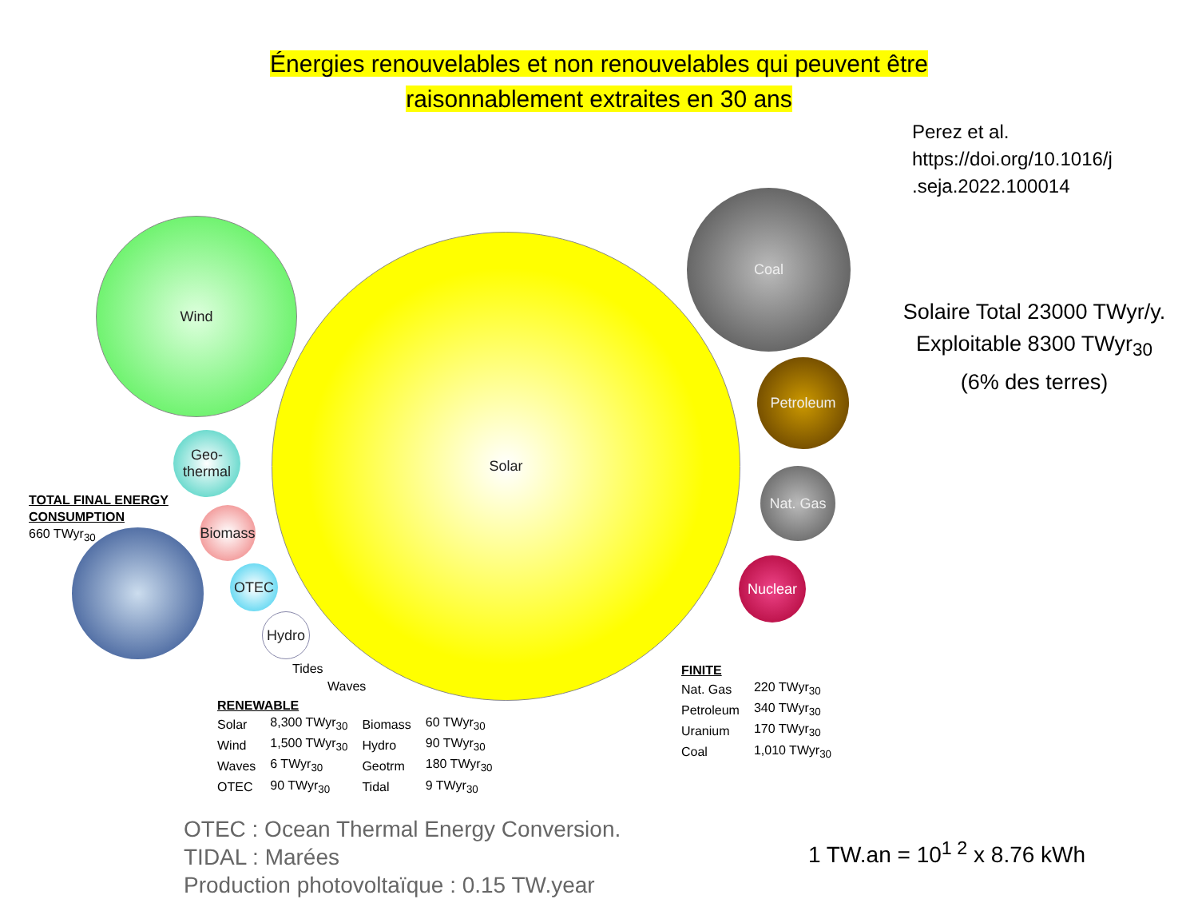Énergies renouvelables et non renouvelables qui peuvent être
raisonnablement extraites en 30 ans
Perez et al.
https://doi.org/10.1016/j
.seja.2022.100014
Solaire Total 23000 TWyr/y.
Exploitable 8300 TWyr<sub>30</sub>
(6% des terres)
Solar
Wind
Geo-
thermal
Biomass
OTEC
Hydro
Coal
Petroleum
Nat. Gas
Nuclear
TOTAL FINAL ENERGY
CONSUMPTION
660 TWyr<sub>30</sub>
Tides
Waves
RENEWABLE
| Solar | 8,300 TWyr<sub>30</sub> | Biomass | 60 TWyr<sub>30</sub> |
| Wind | 1,500 TWyr<sub>30</sub> | Hydro | 90 TWyr<sub>30</sub> |
| Waves | 6 TWyr<sub>30</sub> | Geotrm | 180 TWyr<sub>30</sub> |
| OTEC | 90 TWyr<sub>30</sub> | Tidal | 9 TWyr<sub>30</sub> |
FINITE
| Nat. Gas | 220 TWyr<sub>30</sub> |
| Petroleum | 340 TWyr<sub>30</sub> |
| Uranium | 170 TWyr<sub>30</sub> |
| Coal | 1,010 TWyr<sub>30</sub> |
OTEC : Ocean Thermal Energy Conversion.
TIDAL : Marées
Production photovoltaïque : 0.15 TW.year
1 TW.an = 10<sup>1 2</sup> x 8.76 kWh